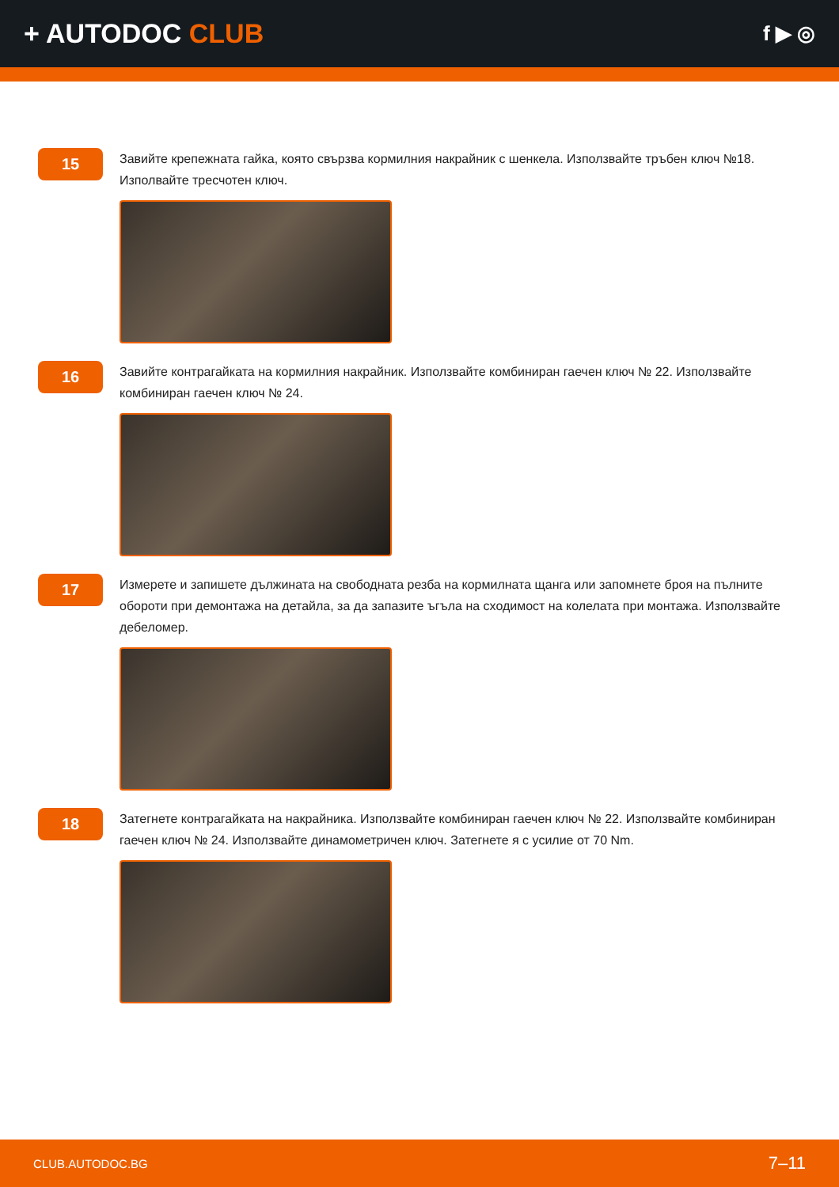+ AUTODOC CLUB
f ▶ ◎
15
Завийте крепежната гайка, която свързва кормилния накрайник с шенкела. Използвайте тръбен ключ №18. Изполвайте тресчотен ключ.
16
Завийте контрагайката на кормилния накрайник. Използвайте комбиниран гаечен ключ № 22. Използвайте комбиниран гаечен ключ № 24.
17
Измерете и запишете дължината на свободната резба на кормилната щанга или запомнете броя на пълните обороти при демонтажа на детайла, за да запазите ъгъла на сходимост на колелата при монтажа. Използвайте дебеломер.
18
Затегнете контрагайката на накрайника. Използвайте комбиниран гаечен ключ № 22. Използвайте комбиниран гаечен ключ № 24. Използвайте динамометричен ключ. Затегнете я с усилие от 70 Nm.
CLUB.AUTODOC.BG 7–11